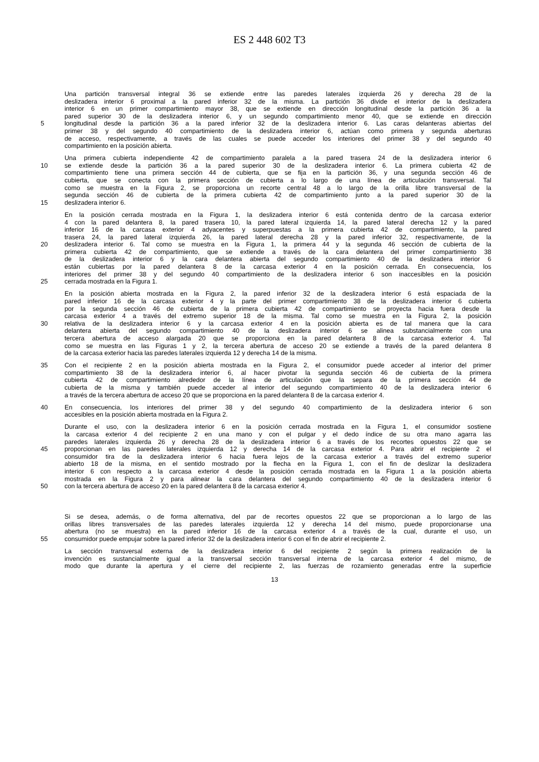ES 2 448 602 T3
Una partición transversal integral 36 se extiende entre las paredes laterales izquierda 26 y derecha 28 de la
deslizadera interior 6 proximal a la pared inferior 32 de la misma. La partición 36 divide el interior de la deslizadera
interior 6 en un primer compartimiento mayor 38, que se extiende en dirección longitudinal desde la partición 36 a la
pared superior 30 de la deslizadera interior 6, y un segundo compartimiento menor 40, que se extiende en dirección
5 longitudinal desde la partición 36 a la pared inferior 32 de la deslizadera interior 6. Las caras delanteras abiertas del
primer 38 y del segundo 40 compartimiento de la deslizadera interior 6, actúan como primera y segunda aberturas
de acceso, respectivamente, a través de las cuales se puede acceder los interiores del primer 38 y del segundo 40
compartimiento en la posición abierta.
Una primera cubierta independiente 42 de compartimiento paralela a la pared trasera 24 de la deslizadera interior 6
10 se extiende desde la partición 36 a la pared superior 30 de la deslizadera interior 6. La primera cubierta 42 de
compartimiento tiene una primera sección 44 de cubierta, que se fija en la partición 36, y una segunda sección 46 de
cubierta, que se conecta con la primera sección de cubierta a lo largo de una línea de articulación transversal. Tal
como se muestra en la Figura 2, se proporciona un recorte central 48 a lo largo de la orilla libre transversal de la
segunda sección 46 de cubierta de la primera cubierta 42 de compartimiento junto a la pared superior 30 de la
15 deslizadera interior 6.
En la posición cerrada mostrada en la Figura 1, la deslizadera interior 6 está contenida dentro de la carcasa exterior
4 con la pared delantera 8, la pared trasera 10, la pared lateral izquierda 14, la pared lateral derecha 12 y la pared
inferior 16 de la carcasa exterior 4 adyacentes y superpuestas a la primera cubierta 42 de compartimiento, la pared
trasera 24, la pared lateral izquierda 26, la pared lateral derecha 28 y la pared inferior 32, respectivamente, de la
20 deslizadera interior 6. Tal como se muestra en la Figura 1, la primera 44 y la segunda 46 sección de cubierta de la
primera cubierta 42 de compartimiento, que se extiende a través de la cara delantera del primer compartimiento 38
de la deslizadera interior 6 y la cara delantera abierta del segundo compartimiento 40 de la deslizadera interior 6
están cubiertas por la pared delantera 8 de la carcasa exterior 4 en la posición cerrada. En consecuencia, los
interiores del primer 38 y del segundo 40 compartimiento de la deslizadera interior 6 son inaccesibles en la posición
25 cerrada mostrada en la Figura 1.
En la posición abierta mostrada en la Figura 2, la pared inferior 32 de la deslizadera interior 6 está espaciada de la
pared inferior 16 de la carcasa exterior 4 y la parte del primer compartimiento 38 de la deslizadera interior 6 cubierta
por la segunda sección 46 de cubierta de la primera cubierta 42 de compartimiento se proyecta hacia fuera desde la
carcasa exterior 4 a través del extremo superior 18 de la misma. Tal como se muestra en la Figura 2, la posición
30 relativa de la deslizadera interior 6 y la carcasa exterior 4 en la posición abierta es de tal manera que la cara
delantera abierta del segundo compartimiento 40 de la deslizadera interior 6 se alinea substancialmente con una
tercera abertura de acceso alargada 20 que se proporciona en la pared delantera 8 de la carcasa exterior 4. Tal
como se muestra en las Figuras 1 y 2, la tercera abertura de acceso 20 se extiende a través de la pared delantera 8
de la carcasa exterior hacia las paredes laterales izquierda 12 y derecha 14 de la misma.
35 Con el recipiente 2 en la posición abierta mostrada en la Figura 2, el consumidor puede acceder al interior del primer
compartimiento 38 de la deslizadera interior 6, al hacer pivotar la segunda sección 46 de cubierta de la primera
cubierta 42 de compartimiento alrededor de la línea de articulación que la separa de la primera sección 44 de
cubierta de la misma y también puede acceder al interior del segundo compartimiento 40 de la deslizadera interior 6
a través de la tercera abertura de acceso 20 que se proporciona en la pared delantera 8 de la carcasa exterior 4.
40 En consecuencia, los interiores del primer 38 y del segundo 40 compartimiento de la deslizadera interior 6 son
accesibles en la posición abierta mostrada en la Figura 2.
Durante el uso, con la deslizadera interior 6 en la posición cerrada mostrada en la Figura 1, el consumidor sostiene
la carcasa exterior 4 del recipiente 2 en una mano y con el pulgar y el dedo índice de su otra mano agarra las
paredes laterales izquierda 26 y derecha 28 de la deslizadera interior 6 a través de los recortes opuestos 22 que se
45 proporcionan en las paredes laterales izquierda 12 y derecha 14 de la carcasa exterior 4. Para abrir el recipiente 2 el
consumidor tira de la deslizadera interior 6 hacia fuera lejos de la carcasa exterior a través del extremo superior
abierto 18 de la misma, en el sentido mostrado por la flecha en la Figura 1, con el fin de deslizar la deslizadera
interior 6 con respecto a la carcasa exterior 4 desde la posición cerrada mostrada en la Figura 1 a la posición abierta
mostrada en la Figura 2 y para alinear la cara delantera del segundo compartimiento 40 de la deslizadera interior 6
50 con la tercera abertura de acceso 20 en la pared delantera 8 de la carcasa exterior 4.
Si se desea, además, o de forma alternativa, del par de recortes opuestos 22 que se proporcionan a lo largo de las
orillas libres transversales de las paredes laterales izquierda 12 y derecha 14 del mismo, puede proporcionarse una
abertura (no se muestra) en la pared inferior 16 de la carcasa exterior 4 a través de la cual, durante el uso, un
55 consumidor puede empujar sobre la pared inferior 32 de la deslizadera interior 6 con el fin de abrir el recipiente 2.
La sección transversal externa de la deslizadera interior 6 del recipiente 2 según la primera realización de la
invención es sustancialmente igual a la transversal sección transversal interna de la carcasa exterior 4 del mismo, de
modo que durante la apertura y el cierre del recipiente 2, las fuerzas de rozamiento generadas entre la superficie
13